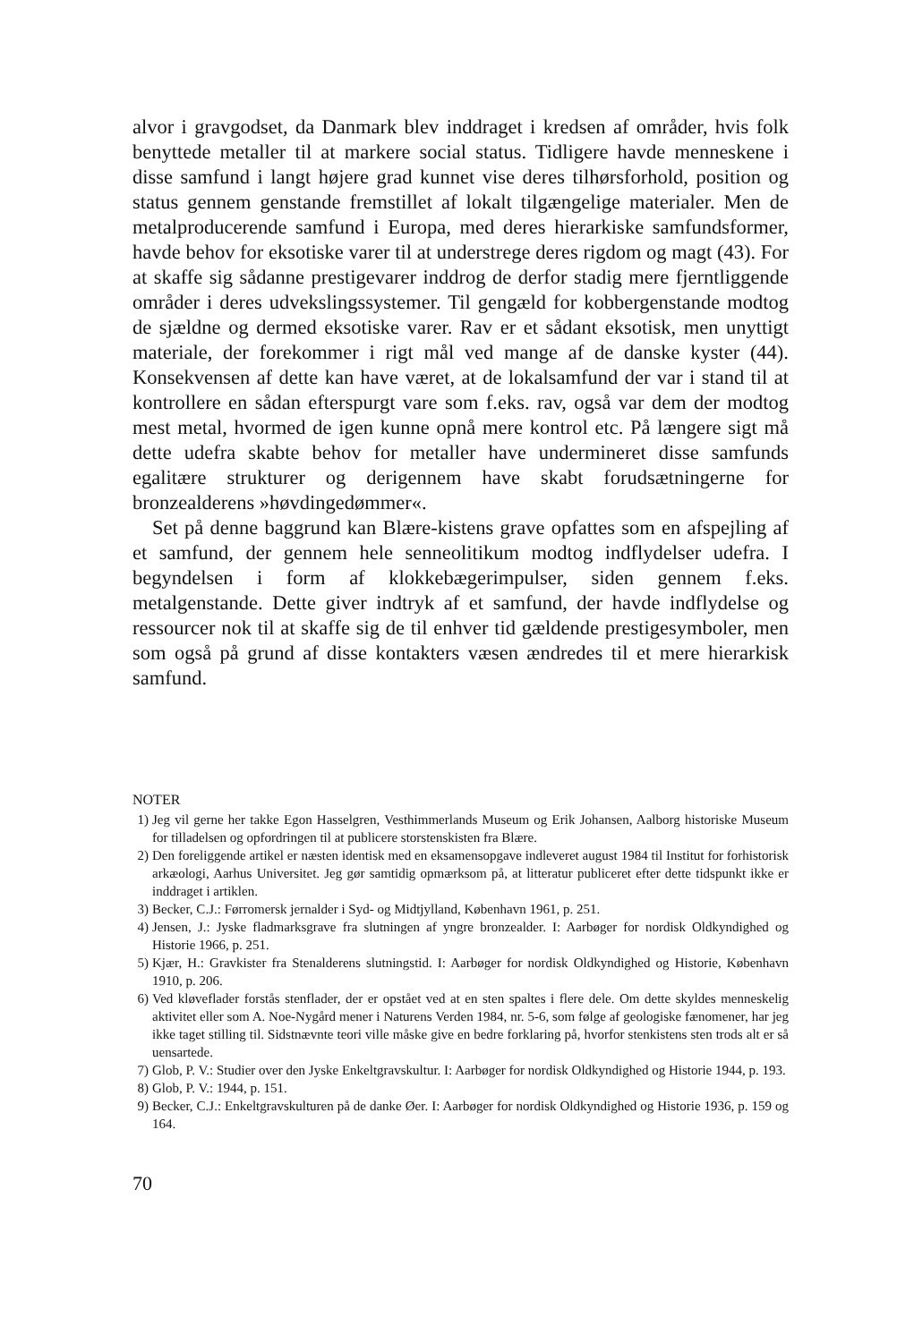alvor i gravgodset, da Danmark blev inddraget i kredsen af områder, hvis folk benyttede metaller til at markere social status. Tidligere havde menneskene i disse samfund i langt højere grad kunnet vise deres tilhørsforhold, position og status gennem genstande fremstillet af lokalt tilgængelige materialer. Men de metalproducerende samfund i Europa, med deres hierarkiske samfundsformer, havde behov for eksotiske varer til at understrege deres rigdom og magt (43). For at skaffe sig sådanne prestigevarer inddrog de derfor stadig mere fjerntliggende områder i deres udvekslingssystemer. Til gengæld for kobbergenstande modtog de sjældne og dermed eksotiske varer. Rav er et sådant eksotisk, men unyttigt materiale, der forekommer i rigt mål ved mange af de danske kyster (44). Konsekvensen af dette kan have været, at de lokalsamfund der var i stand til at kontrollere en sådan efterspurgt vare som f.eks. rav, også var dem der modtog mest metal, hvormed de igen kunne opnå mere kontrol etc. På længere sigt må dette udefra skabte behov for metaller have undermineret disse samfunds egalitære strukturer og derigennem have skabt forudsætningerne for bronzealderens »høvdingedømmer«.
Set på denne baggrund kan Blære-kistens grave opfattes som en afspejling af et samfund, der gennem hele senneolitikum modtog indflydelser udefra. I begyndelsen i form af klokkebægerimpulser, siden gennem f.eks. metalgenstande. Dette giver indtryk af et samfund, der havde indflydelse og ressourcer nok til at skaffe sig de til enhver tid gældende prestigesymboler, men som også på grund af disse kontakters væsen ændredes til et mere hierarkisk samfund.
NOTER
1) Jeg vil gerne her takke Egon Hasselgren, Vesthimmerlands Museum og Erik Johansen, Aalborg historiske Museum for tilladelsen og opfordringen til at publicere storstenskisten fra Blære.
2) Den foreliggende artikel er næsten identisk med en eksamensopgave indleveret august 1984 til Institut for forhistorisk arkæologi, Aarhus Universitet. Jeg gør samtidig opmærksom på, at litteratur publiceret efter dette tidspunkt ikke er inddraget i artiklen.
3) Becker, C.J.: Førromersk jernalder i Syd- og Midtjylland, København 1961, p. 251.
4) Jensen, J.: Jyske fladmarksgrave fra slutningen af yngre bronzealder. I: Aarbøger for nordisk Oldkyndighed og Historie 1966, p. 251.
5) Kjær, H.: Gravkister fra Stenalderens slutningstid. I: Aarbøger for nordisk Oldkyndighed og Historie, København 1910, p. 206.
6) Ved kløveflader forstås stenflader, der er opstået ved at en sten spaltes i flere dele. Om dette skyldes menneskelig aktivitet eller som A. Noe-Nygård mener i Naturens Verden 1984, nr. 5-6, som følge af geologiske fænomener, har jeg ikke taget stilling til. Sidstnævnte teori ville måske give en bedre forklaring på, hvorfor stenkistens sten trods alt er så uensartede.
7) Glob, P. V.: Studier over den Jyske Enkeltgravskultur. I: Aarbøger for nordisk Oldkyndighed og Historie 1944, p. 193.
8) Glob, P. V.: 1944, p. 151.
9) Becker, C.J.: Enkeltgravskulturen på de danke Øer. I: Aarbøger for nordisk Oldkyndighed og Historie 1936, p. 159 og 164.
70